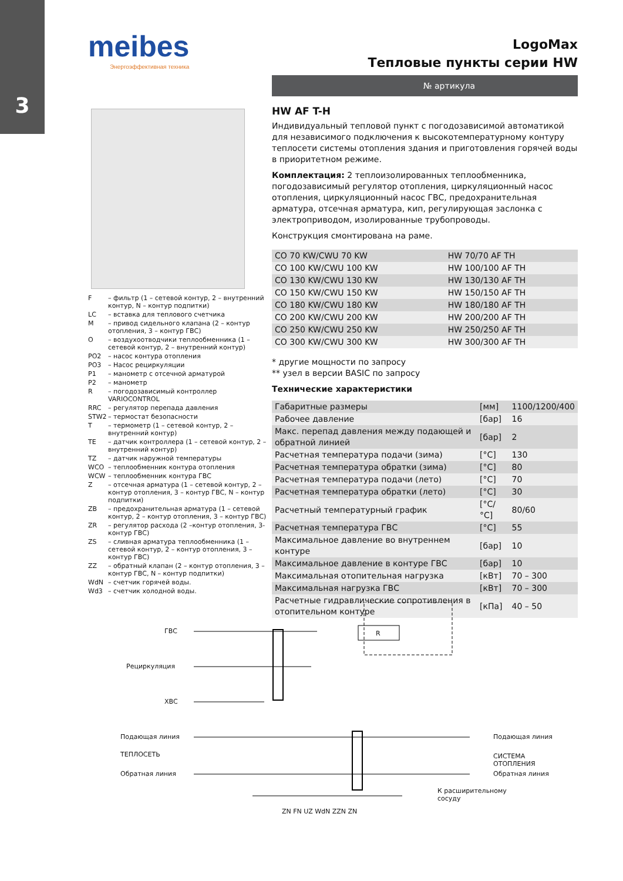3
meibes
Энергоэффективная техника
LogoMax
Тепловые пункты серии HW
№ артикула
HW AF T-H
Индивидуальный тепловой пункт с погодозависимой автоматикой для независимого подключения к высокотемпературному контуру теплосети системы отопления здания и приготовления горячей воды в приоритетном режиме.
Комплектация: 2 теплоизолированных теплообменника, погодозависимый регулятор отопления, циркуляционный насос отопления, циркуляционный насос ГВС, предохранительная арматура, отсечная арматура, кип, регулирующая заслонка с электроприводом, изолированные трубопроводы.
Конструкция смонтирована на раме.
| CO 70 KW/CWU 70 KW | HW 70/70 AF TH |
| CO 100 KW/CWU 100 KW | HW 100/100 AF TH |
| CO 130 KW/CWU 130 KW | HW 130/130 AF TH |
| CO 150 KW/CWU 150 KW | HW 150/150 AF TH |
| CO 180 KW/CWU 180 KW | HW 180/180 AF TH |
| CO 200 KW/CWU 200 KW | HW 200/200 AF TH |
| CO 250 KW/CWU 250 KW | HW 250/250 AF TH |
| CO 300 KW/CWU 300 KW | HW 300/300 AF TH |
* другие мощности по запросу
** узел в версии BASIC по запросу
Технические характеристики
| Габаритные размеры | [мм] | 1100/1200/400 |
| Рабочее давление | [бар] | 16 |
| Макс. перепад давления между подающей и обратной линией | [бар] | 2 |
| Расчетная температура подачи (зима) | [°C] | 130 |
| Расчетная температура обратки (зима) | [°C] | 80 |
| Расчетная температура подачи (лето) | [°C] | 70 |
| Расчетная температура обратки (лето) | [°C] | 30 |
| Расчетный температурный график | [°C/°C] | 80/60 |
| Расчетная температура ГВС | [°C] | 55 |
| Максимальное давление во внутреннем контуре | [бар] | 10 |
| Максимальное давление в контуре ГВС | [бар] | 10 |
| Максимальная отопительная нагрузка | [кВт] | 70 – 300 |
| Максимальная нагрузка ГВС | [кВт] | 70 – 300 |
| Расчетные гидравлические сопротивления в отопительном контуре | [кПа] | 40 – 50 |
| F | – фильтр (1 – сетевой контур, 2 – внутренний контур, N – контур подпитки) |
| LC | – вставка для теплового счетчика |
| M | – привод сидельного клапана (2 – контур отопления, 3 – контур ГВС) |
| O | – воздухоотводчики теплообменника (1 – сетевой контур, 2 – внутренний контур) |
| PO2 | – насос контура отопления |
| PO3 | – Насос рециркуляции |
| P1 | – манометр с отсечной арматурой |
| P2 | – манометр |
| R | – погодозависимый контроллер VARIOCONTROL |
| RRC | – регулятор перепада давления |
| STW2 | – термостат безопасности |
| T | – термометр (1 – сетевой контур, 2 – внутренний контур) |
| TE | – датчик контроллера (1 – сетевой контур, 2 – внутренний контур) |
| TZ | – датчик наружной температуры |
| WCO | – теплообменник контура отопления |
| WCW | – теплообменник контура ГВС |
| Z | – отсечная арматура (1 – сетевой контур, 2 – контур отопления, 3 – контур ГВС, N – контур подпитки) |
| ZB | – предохранительная арматура (1 – сетевой контур, 2 – контур отопления, 3 – контур ГВС) |
| ZR | – регулятор расхода (2 –контур отопления, 3-контур ГВС) |
| ZS | – сливная арматура теплообменника (1 – сетевой контур, 2 – контур отопления, 3 – контур ГВС) |
| ZZ | – обратный клапан (2 – контур отопления, 3 – контур ГВС, N – контур подпитки) |
| WdN | – счетчик горячей воды. |
| Wd3 | – счетчик холодной воды. |
ГВС
Рециркуляция
ХВС
Подающая линия
ТЕПЛОСЕТЬ
Обратная линия
R
Подающая линия
СИСТЕМА ОТОПЛЕНИЯ
Обратная линия
К расширительному
сосуду
ZN FN UZ WdN ZZN ZN